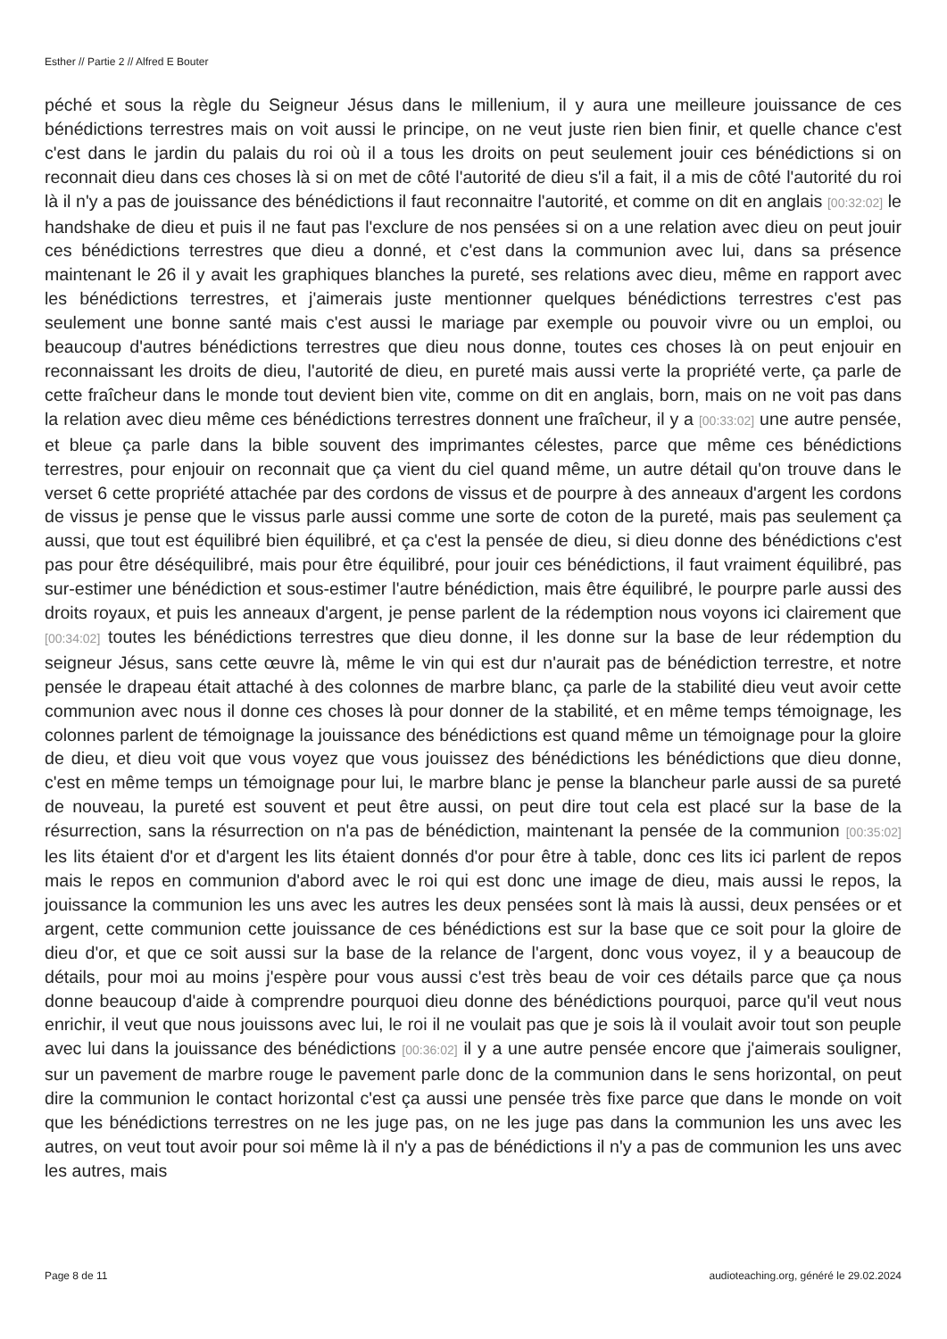Esther // Partie 2 // Alfred E Bouter
péché et sous la règle du Seigneur Jésus dans le millenium, il y aura une meilleure jouissance de ces bénédictions terrestres mais on voit aussi le principe, on ne veut juste rien bien finir, et quelle chance c'est c'est dans le jardin du palais du roi où il a tous les droits on peut seulement jouir ces bénédictions si on reconnait dieu dans ces choses là si on met de côté l'autorité de dieu s'il a fait, il a mis de côté l'autorité du roi là il n'y a pas de jouissance des bénédictions il faut reconnaitre l'autorité, et comme on dit en anglais [00:32:02] le handshake de dieu et puis il ne faut pas l'exclure de nos pensées si on a une relation avec dieu on peut jouir ces bénédictions terrestres que dieu a donné, et c'est dans la communion avec lui, dans sa présence maintenant le 26 il y avait les graphiques blanches la pureté, ses relations avec dieu, même en rapport avec les bénédictions terrestres, et j'aimerais juste mentionner quelques bénédictions terrestres c'est pas seulement une bonne santé mais c'est aussi le mariage par exemple ou pouvoir vivre ou un emploi, ou beaucoup d'autres bénédictions terrestres que dieu nous donne, toutes ces choses là on peut enjouir en reconnaissant les droits de dieu, l'autorité de dieu, en pureté mais aussi verte la propriété verte, ça parle de cette fraîcheur dans le monde tout devient bien vite, comme on dit en anglais, born, mais on ne voit pas dans la relation avec dieu même ces bénédictions terrestres donnent une fraîcheur, il y a [00:33:02] une autre pensée, et bleue ça parle dans la bible souvent des imprimantes célestes, parce que même ces bénédictions terrestres, pour enjouir on reconnait que ça vient du ciel quand même, un autre détail qu'on trouve dans le verset 6 cette propriété attachée par des cordons de vissus et de pourpre à des anneaux d'argent les cordons de vissus je pense que le vissus parle aussi comme une sorte de coton de la pureté, mais pas seulement ça aussi, que tout est équilibré bien équilibré, et ça c'est la pensée de dieu, si dieu donne des bénédictions c'est pas pour être déséquilibré, mais pour être équilibré, pour jouir ces bénédictions, il faut vraiment équilibré, pas sur-estimer une bénédiction et sous-estimer l'autre bénédiction, mais être équilibré, le pourpre parle aussi des droits royaux, et puis les anneaux d'argent, je pense parlent de la rédemption nous voyons ici clairement que [00:34:02] toutes les bénédictions terrestres que dieu donne, il les donne sur la base de leur rédemption du seigneur Jésus, sans cette œuvre là, même le vin qui est dur n'aurait pas de bénédiction terrestre, et notre pensée le drapeau était attaché à des colonnes de marbre blanc, ça parle de la stabilité dieu veut avoir cette communion avec nous il donne ces choses là pour donner de la stabilité, et en même temps témoignage, les colonnes parlent de témoignage la jouissance des bénédictions est quand même un témoignage pour la gloire de dieu, et dieu voit que vous voyez que vous jouissez des bénédictions les bénédictions que dieu donne, c'est en même temps un témoignage pour lui, le marbre blanc je pense la blancheur parle aussi de sa pureté de nouveau, la pureté est souvent et peut être aussi, on peut dire tout cela est placé sur la base de la résurrection, sans la résurrection on n'a pas de bénédiction, maintenant la pensée de la communion [00:35:02] les lits étaient d'or et d'argent les lits étaient donnés d'or pour être à table, donc ces lits ici parlent de repos mais le repos en communion d'abord avec le roi qui est donc une image de dieu, mais aussi le repos, la jouissance la communion les uns avec les autres les deux pensées sont là mais là aussi, deux pensées or et argent, cette communion cette jouissance de ces bénédictions est sur la base que ce soit pour la gloire de dieu d'or, et que ce soit aussi sur la base de la relance de l'argent, donc vous voyez, il y a beaucoup de détails, pour moi au moins j'espère pour vous aussi c'est très beau de voir ces détails parce que ça nous donne beaucoup d'aide à comprendre pourquoi dieu donne des bénédictions pourquoi, parce qu'il veut nous enrichir, il veut que nous jouissons avec lui, le roi il ne voulait pas que je sois là il voulait avoir tout son peuple avec lui dans la jouissance des bénédictions [00:36:02] il y a une autre pensée encore que j'aimerais souligner, sur un pavement de marbre rouge le pavement parle donc de la communion dans le sens horizontal, on peut dire la communion le contact horizontal c'est ça aussi une pensée très fixe parce que dans le monde on voit que les bénédictions terrestres on ne les juge pas, on ne les juge pas dans la communion les uns avec les autres, on veut tout avoir pour soi même là il n'y a pas de bénédictions il n'y a pas de communion les uns avec les autres, mais
Page 8 de 11
audioteaching.org, généré le 29.02.2024